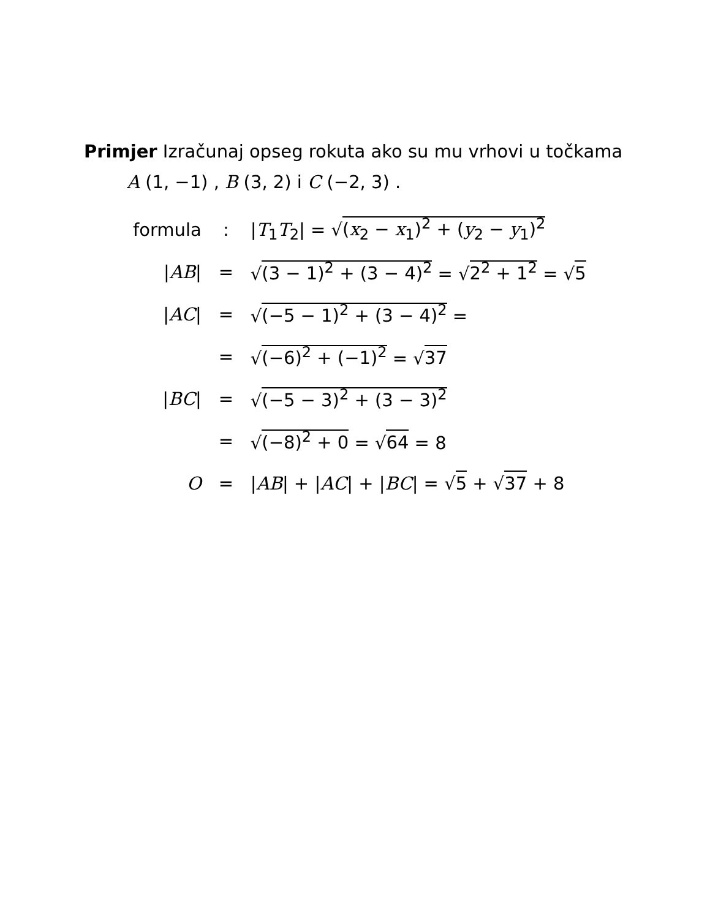Primjer Izračunaj opseg rokuta ako su mu vrhovi u točkama
A (1, −1) , B (3, 2) i C (−2, 3) .
| formula | : | / T<sub>1</sub> T<sub>2</sub>/ = √ ( x<sub>2</sub> − x<sub>1</sub>)<sup>2</sup> + ( y<sub>2</sub> − y<sub>1</sub>)<sup>2</sup> |
| / AB / | = | √ (3 − 1)<sup>2</sup> + (3 − 4)<sup>2</sup> = √ 2<sup>2</sup> + 1<sup>2</sup> = √ 5 |
| / AC / | = | √ (−5 − 1)<sup>2</sup> + (3 − 4)<sup>2</sup> = |
| | = | √ (−6)<sup>2</sup> + (−1)<sup>2</sup> = √ 37 |
| / BC / | = | √ (−5 − 3)<sup>2</sup> + (3 − 3)<sup>2</sup> |
| | = | √ (−8)<sup>2</sup> + 0 = √ 64 = 8 |
| O | = | / AB / + / AC / + / BC / = √ 5 + √ 37 + 8 |